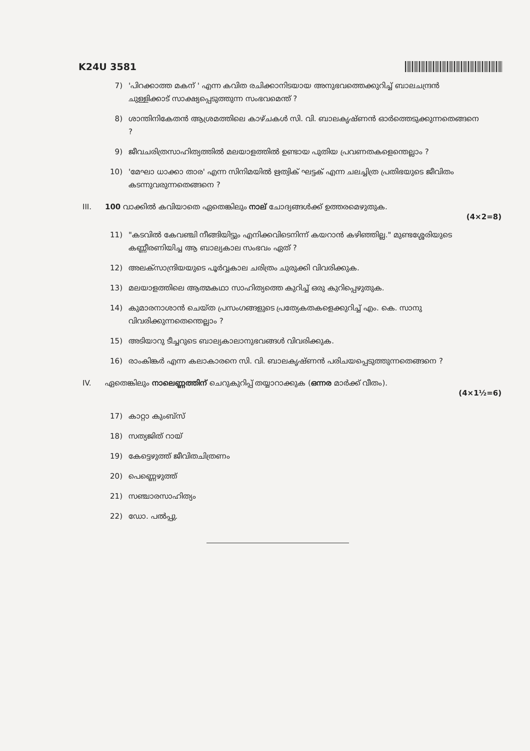K24U 3581
7) 'പിറക്കാത്ത മകന് ' എന്ന കവിത രചിക്കാനിടയായ അനുഭവത്തെക്കുറിച്ച് ബാലചന്ദ്രൻ ചുള്ളിക്കാട് സാക്ഷ്യപ്പെടുത്തുന്ന സംഭവമെന്ത് ?
8) ശാന്തിനികേതൻ ആശ്രമത്തിലെ കാഴ്ചകൾ സി. വി. ബാലകൃഷ്ണൻ ഓർത്തെടുക്കുന്നതെങ്ങനെ ?
9) ജീവചരിത്രസാഹിത്യത്തിൽ മലയാളത്തിൽ ഉണ്ടായ പുതിയ പ്രവണതകളെന്തെല്ലാം ?
10) 'മേഘാ ധാക്കാ താര' എന്ന സിനിമയിൽ ഋത്വിക് ഘട്ടക് എന്ന ചലച്ചിത്ര പ്രതിഭയുടെ ജീവിതം കടന്നുവരുന്നതെങ്ങനെ ?
III. 100 വാക്കിൽ കവിയാതെ ഏതെങ്കിലും നാല് ചോദ്യങ്ങൾക്ക് ഉത്തരമെഴുതുക.
(4×2=8)
11) "കടവിൽ കേവഞ്ചി നീങ്ങിയിട്ടും എനിക്കവിടെനിന്ന് കയറാൻ കഴിഞ്ഞില്ല." മുണ്ടശ്ശേരിയുടെ കണ്ണീരണിയിച്ച ആ ബാല്യകാല സംഭവം ഏത് ?
12) അലക്സാന്ദ്രിയയുടെ പൂർവ്വകാല ചരിത്രം ചുരുക്കി വിവരിക്കുക.
13) മലയാളത്തിലെ ആത്മകഥാ സാഹിത്യത്തെ കുറിച്ച് ഒരു കുറിപ്പെഴുതുക.
14) കുമാരനാശാൻ ചെയ്ത പ്രസംഗങ്ങളുടെ പ്രത്യേകതകളെക്കുറിച്ച് എം. കെ. സാനു വിവരിക്കുന്നതെന്തെല്ലാം ?
15) അടിയാറു ടീച്ചറുടെ ബാല്യകാലാനുഭവങ്ങൾ വിവരിക്കുക.
16) രാംകിങ്കർ എന്ന കലാകാരനെ സി. വി. ബാലകൃഷ്ണൻ പരിചയപ്പെടുത്തുന്നതെങ്ങനെ ?
IV. ഏതെങ്കിലും നാലെണ്ണത്തിന് ചെറുകുറിപ്പ് തയ്യാറാക്കുക (ഒന്നര മാർക്ക് വീതം).
(4×1½=6)
17) കാറ്റാ കുംബ്സ്
18) സത്യജിത് റായ്
19) കേട്ടെഴുത്ത് ജീവിതചിത്രണം
20) പെണ്ണെഴുത്ത്
21) സഞ്ചാരസാഹിത്യം
22) ഡോ. പൽപ്പു.